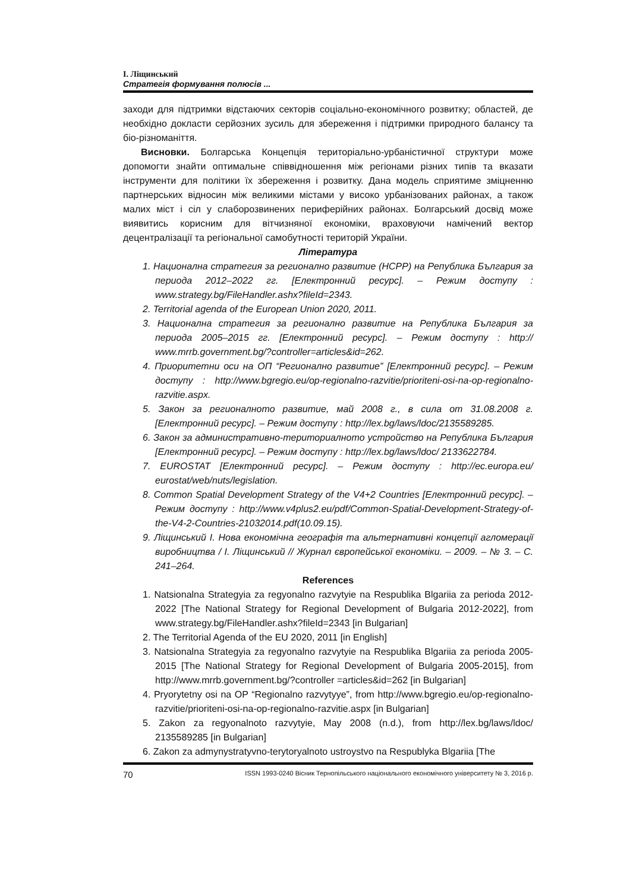І. Ліщинський
Стратегія формування полюсів ...
заходи для підтримки відстаючих секторів соціально-економічного розвитку; областей, де необхідно докласти серйозних зусиль для збереження і підтримки природного балансу та біо-різноманіття.
Висновки. Болгарська Концепція територіально-урбаністичної структури може допомогти знайти оптимальне співвідношення між регіонами різних типів та вказати інструменти для політики їх збереження і розвитку. Дана модель сприятиме зміцненню партнерських відносин між великими містами у високо урбанізованих районах, а також малих міст і сіл у слаборозвинених периферійних районах. Болгарський досвід може виявитись корисним для вітчизняної економіки, враховуючи намічений вектор децентралізації та регіональної самобутності територій України.
Література
1. Национална стратегия за регионално развитие (НСРР) на Република България за периода 2012–2022 гг. [Електронний ресурс]. – Режим доступу : www.strategy.bg/FileHandler.ashx?fileId=2343.
2. Territorial agenda of the European Union 2020, 2011.
3. Национална стратегия за регионално развитие на Република България за периода 2005–2015 гг. [Електронний ресурс]. – Режим доступу : http:// www.mrrb.government.bg/?controller=articles&id=262.
4. Приоритетни оси на ОП “Регионално развитие” [Електронний ресурс]. – Режим доступу : http://www.bgregio.eu/op-regionalno-razvitie/prioriteni-osi-na-op-regionalno-razvitie.aspx.
5. Закон за регионалното развитие, май 2008 г., в сила от 31.08.2008 г. [Електронний ресурс]. – Режим доступу : http://lex.bg/laws/ldoc/2135589285.
6. Закон за административно-териториалното устройство на Република България [Електронний ресурс]. – Режим доступу : http://lex.bg/laws/ldoc/ 2133622784.
7. EUROSTAT [Електронний ресурс]. – Режим доступу : http://ec.europa.eu/ eurostat/web/nuts/legislation.
8. Common Spatial Development Strategy of the V4+2 Countries [Електронний ресурс]. – Режим доступу : http://www.v4plus2.eu/pdf/Common-Spatial-Development-Strategy-of-the-V4-2-Countries-21032014.pdf(10.09.15).
9. Ліщинський І. Нова економічна географія та альтернативні концепції агломерації виробництва / І. Ліщинський // Журнал європейської економіки. – 2009. – № 3. – С. 241–264.
References
1. Natsionalna Strategyia za regyonalno razvytyie na Respublika Blgariia za perioda 2012-2022 [The National Strategy for Regional Development of Bulgaria 2012-2022], from www.strategy.bg/FileHandler.ashx?fileId=2343 [in Bulgarian]
2. The Territorial Agenda of the EU 2020, 2011 [in English]
3. Natsionalna Strategyia za regyonalno razvytyie na Respublika Blgariia za perioda 2005-2015 [The National Strategy for Regional Development of Bulgaria 2005-2015], from http://www.mrrb.government.bg/?controller =articles&id=262 [in Bulgarian]
4. Pryorytetny osi na OP “Regionalno razvytyye”, from http://www.bgregio.eu/op-regionalno-razvitie/prioriteni-osi-na-op-regionalno-razvitie.aspx [in Bulgarian]
5. Zakon za regyonalnoto razvytyie, May 2008 (n.d.), from http://lex.bg/laws/ldoc/ 2135589285 [in Bulgarian]
6. Zakon za admynystratyvno-terytoryalnoto ustroystvo na Respublyka Blgariia [The
70 ISSN 1993-0240 Вісник Тернопільського національного економічного університету № 3, 2016 р.